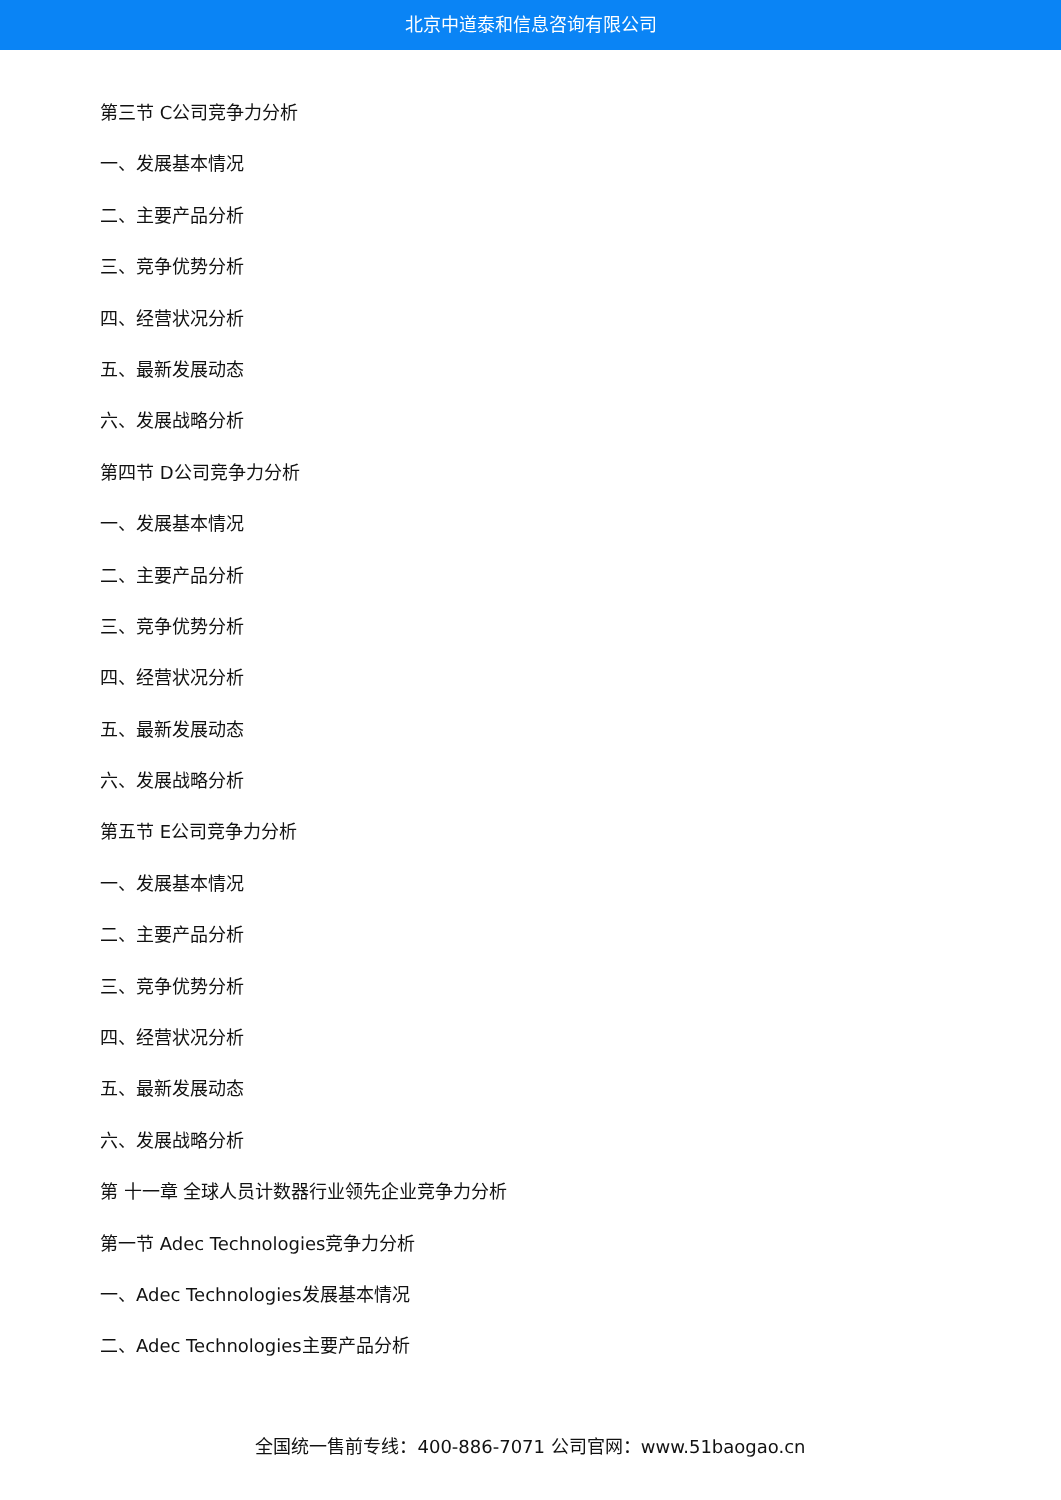北京中道泰和信息咨询有限公司
第三节 C公司竞争力分析
一、发展基本情况
二、主要产品分析
三、竞争优势分析
四、经营状况分析
五、最新发展动态
六、发展战略分析
第四节 D公司竞争力分析
一、发展基本情况
二、主要产品分析
三、竞争优势分析
四、经营状况分析
五、最新发展动态
六、发展战略分析
第五节 E公司竞争力分析
一、发展基本情况
二、主要产品分析
三、竞争优势分析
四、经营状况分析
五、最新发展动态
六、发展战略分析
第 十一章 全球人员计数器行业领先企业竞争力分析
第一节 Adec Technologies竞争力分析
一、Adec Technologies发展基本情况
二、Adec Technologies主要产品分析
全国统一售前专线：400-886-7071 公司官网：www.51baogao.cn